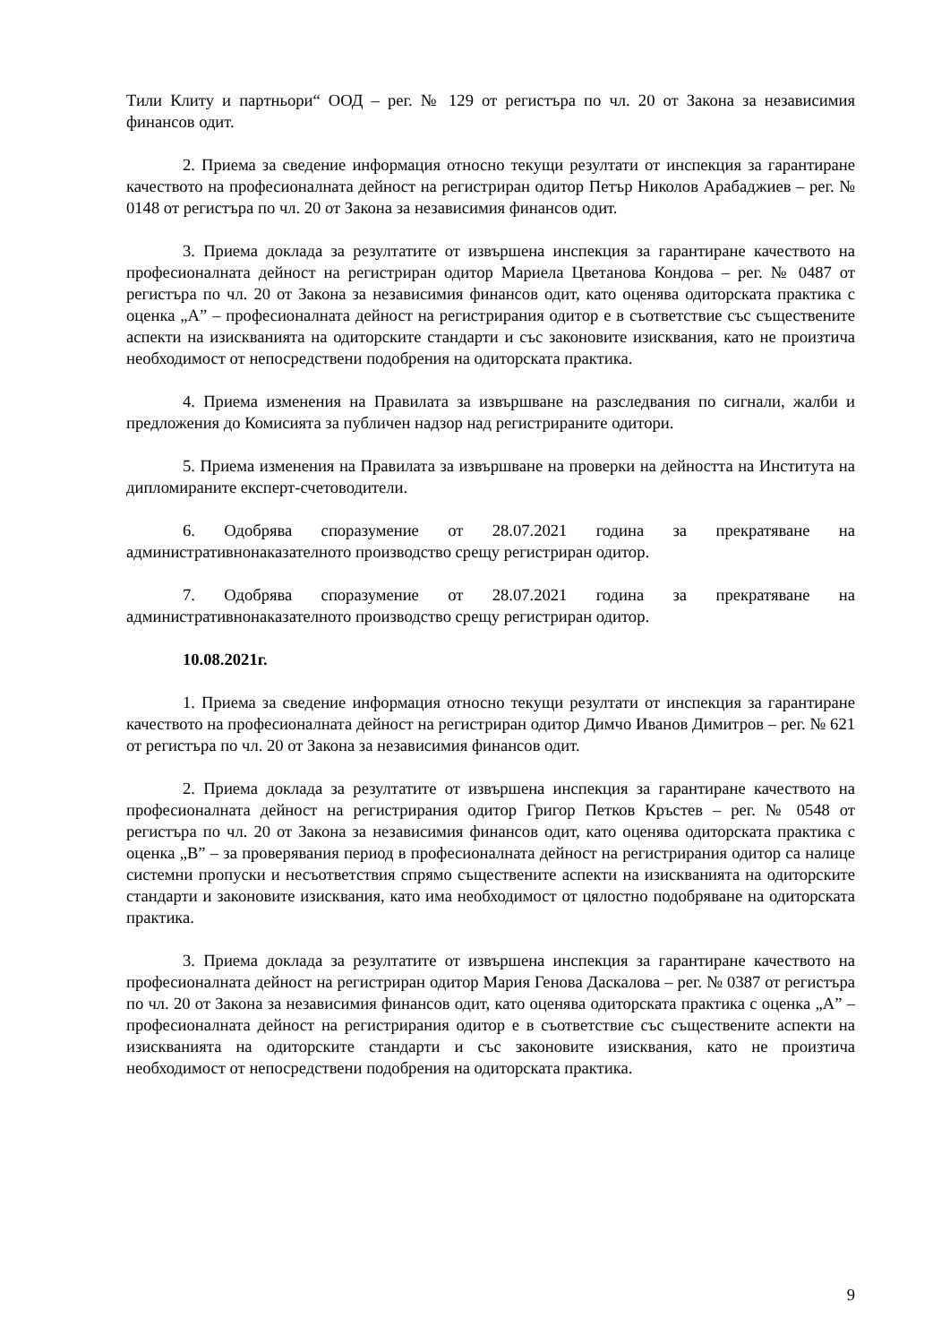Тили Клиту и партньори“ ООД – рег. № 129 от регистъра по чл. 20 от Закона за независимия финансов одит.
2. Приема за сведение информация относно текущи резултати от инспекция за гарантиране качеството на професионалната дейност на регистриран одитор Петър Николов Арабаджиев – рег. № 0148 от регистъра по чл. 20 от Закона за независимия финансов одит.
3. Приема доклада за резултатите от извършена инспекция за гарантиране качеството на професионалната дейност на регистриран одитор Мариела Цветанова Кондова – рег. № 0487 от регистъра по чл. 20 от Закона за независимия финансов одит, като оценява одиторската практика с оценка „A” – професионалната дейност на регистрирания одитор е в съответствие със съществените аспекти на изискванията на одиторските стандарти и със законовите изисквания, като не произтича необходимост от непосредствени подобрения на одиторската практика.
4. Приема изменения на Правилата за извършване на разследвания по сигнали, жалби и предложения до Комисията за публичен надзор над регистрираните одитори.
5. Приема изменения на Правилата за извършване на проверки на дейността на Института на дипломираните експерт-счетоводители.
6. Одобрява споразумение от 28.07.2021 година за прекратяване на административнонаказателното производство срещу регистриран одитор.
7. Одобрява споразумение от 28.07.2021 година за прекратяване на административнонаказателното производство срещу регистриран одитор.
10.08.2021г.
1. Приема за сведение информация относно текущи резултати от инспекция за гарантиране качеството на професионалната дейност на регистриран одитор Димчо Иванов Димитров – рег. № 621 от регистъра по чл. 20 от Закона за независимия финансов одит.
2. Приема доклада за резултатите от извършена инспекция за гарантиране качеството на професионалната дейност на регистрирания одитор Григор Петков Кръстев – рег. № 0548 от регистъра по чл. 20 от Закона за независимия финансов одит, като оценява одиторската практика с оценка „B” – за проверявания период в професионалната дейност на регистрирания одитор са налице системни пропуски и несъответствия спрямо съществените аспекти на изискванията на одиторските стандарти и законовите изисквания, като има необходимост от цялостно подобряване на одиторската практика.
3. Приема доклада за резултатите от извършена инспекция за гарантиране качеството на професионалната дейност на регистриран одитор Мария Генова Даскалова – рег. № 0387 от регистъра по чл. 20 от Закона за независимия финансов одит, като оценява одиторската практика с оценка „A” – професионалната дейност на регистрирания одитор е в съответствие със съществените аспекти на изискванията на одиторските стандарти и със законовите изисквания, като не произтича необходимост от непосредствени подобрения на одиторската практика.
9